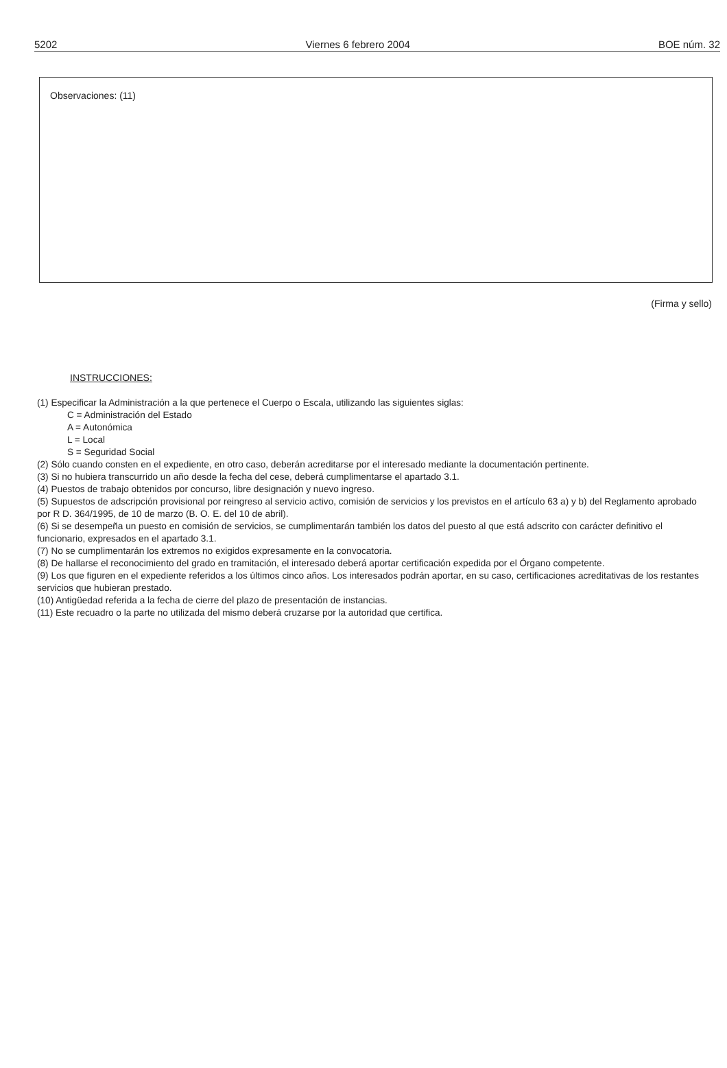5202 Viernes 6 febrero 2004 BOE núm. 32
Observaciones: (11)
(Firma y sello)
INSTRUCCIONES:
(1) Especificar la Administración a la que pertenece el Cuerpo o Escala, utilizando las siguientes siglas:
C = Administración del Estado
A = Autonómica
L = Local
S = Seguridad Social
(2) Sólo cuando consten en el expediente, en otro caso, deberán acreditarse por el interesado mediante la documentación pertinente.
(3) Si no hubiera transcurrido un año desde la fecha del cese, deberá cumplimentarse el apartado 3.1.
(4) Puestos de trabajo obtenidos por concurso, libre designación y nuevo ingreso.
(5) Supuestos de adscripción provisional por reingreso al servicio activo, comisión de servicios y los previstos en el artículo 63 a) y b) del Reglamento aprobado por R D. 364/1995, de 10 de marzo (B. O. E. del 10 de abril).
(6) Si se desempeña un puesto en comisión de servicios, se cumplimentarán también los datos del puesto al que está adscrito con carácter definitivo el funcionario, expresados en el apartado 3.1.
(7) No se cumplimentarán los extremos no exigidos expresamente en la convocatoria.
(8) De hallarse el reconocimiento del grado en tramitación, el interesado deberá aportar certificación expedida por el Órgano competente.
(9) Los que figuren en el expediente referidos a los últimos cinco años. Los interesados podrán aportar, en su caso, certificaciones acreditativas de los restantes servicios que hubieran prestado.
(10) Antigüedad referida a la fecha de cierre del plazo de presentación de instancias.
(11) Este recuadro o la parte no utilizada del mismo deberá cruzarse por la autoridad que certifica.